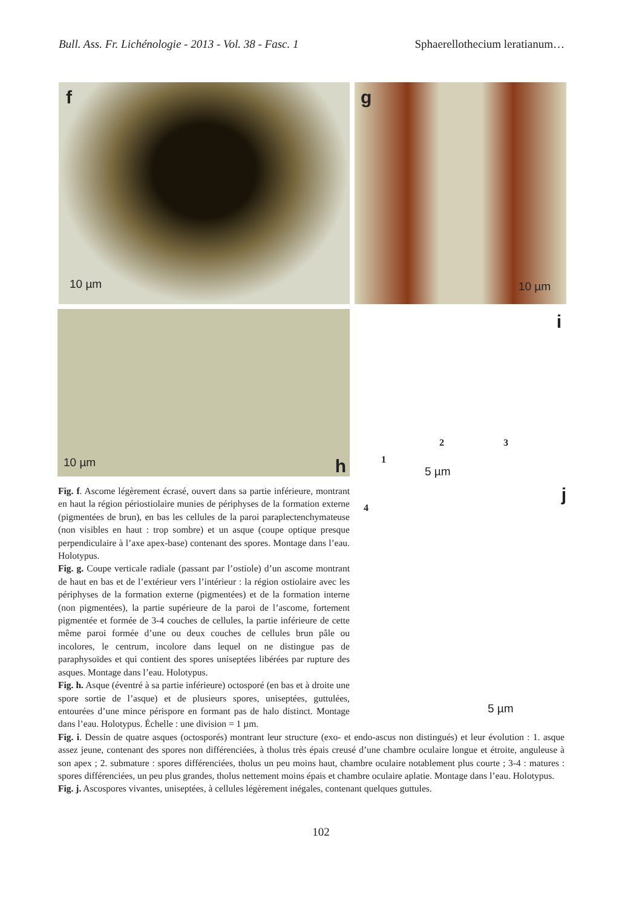Bull. Ass. Fr. Lichénologie - 2013 - Vol. 38 - Fasc. 1 Sphaerellothecium leratianum…
f
10 µm
g
10 µm
10 µm h
i
1
2 3
5 µm
Fig. f. Ascome légèrement écrasé, ouvert dans sa partie inférieure, montrant en haut la région périostiolaire munies de périphyses de la formation externe (pigmentées de brun), en bas les cellules de la paroi paraplectenchymateuse (non visibles en haut : trop sombre) et un asque (coupe optique presque perpendiculaire à l’axe apex-base) contenant des spores. Montage dans l’eau. Holotypus.
Fig. g. Coupe verticale radiale (passant par l’ostiole) d’un ascome montrant de haut en bas et de l’extérieur vers l’intérieur : la région ostiolaire avec les périphyses de la formation externe (pigmentées) et de la formation interne (non pigmentées), la partie supérieure de la paroi de l’ascome, fortement pigmentée et formée de 3-4 couches de cellules, la partie inférieure de cette même paroi formée d’une ou deux couches de cellules brun pâle ou incolores, le centrum, incolore dans lequel on ne distingue pas de paraphysoïdes et qui contient des spores uniseptées libérées par rupture des asques. Montage dans l’eau. Holotypus.
Fig. h. Asque (éventré à sa partie inférieure) octosporé (en bas et à droite une spore sortie de l’asque) et de plusieurs spores, uniseptées, guttulées, entourées d’une mince périspore en formant pas de halo distinct. Montage dans l’eau. Holotypus. Échelle : une division = 1 µm.
j
4
5 µm
Fig. i. Dessin de quatre asques (octosporés) montrant leur structure (exo- et endo-ascus non distingués) et leur évolution : 1. asque assez jeune, contenant des spores non différenciées, à tholus très épais creusé d’une chambre oculaire longue et étroite, anguleuse à son apex ; 2. submature : spores différenciées, tholus un peu moins haut, chambre oculaire notablement plus courte ; 3-4 : matures : spores différenciées, un peu plus grandes, tholus nettement moins épais et chambre oculaire aplatie. Montage dans l’eau. Holotypus.
Fig. j. Ascospores vivantes, uniseptées, à cellules légèrement inégales, contenant quelques guttules.
102